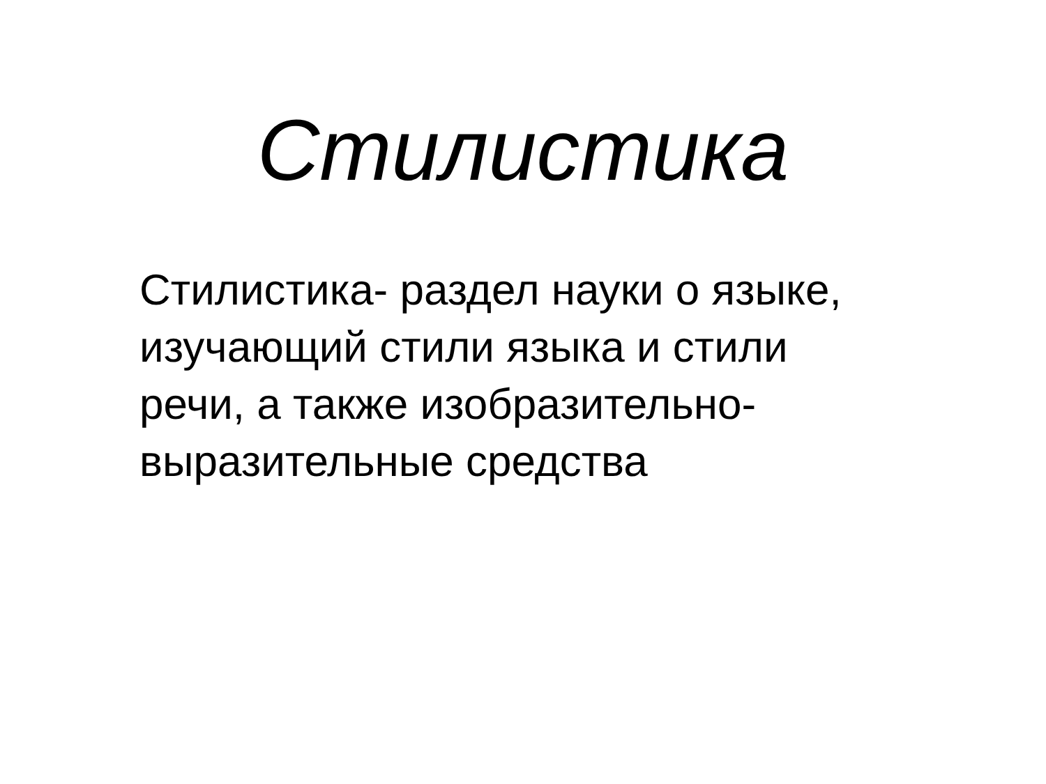Стилистика
Стилистика- раздел науки о языке,
изучающий стили языка и стили
речи, а также изобразительно-
выразительные средства